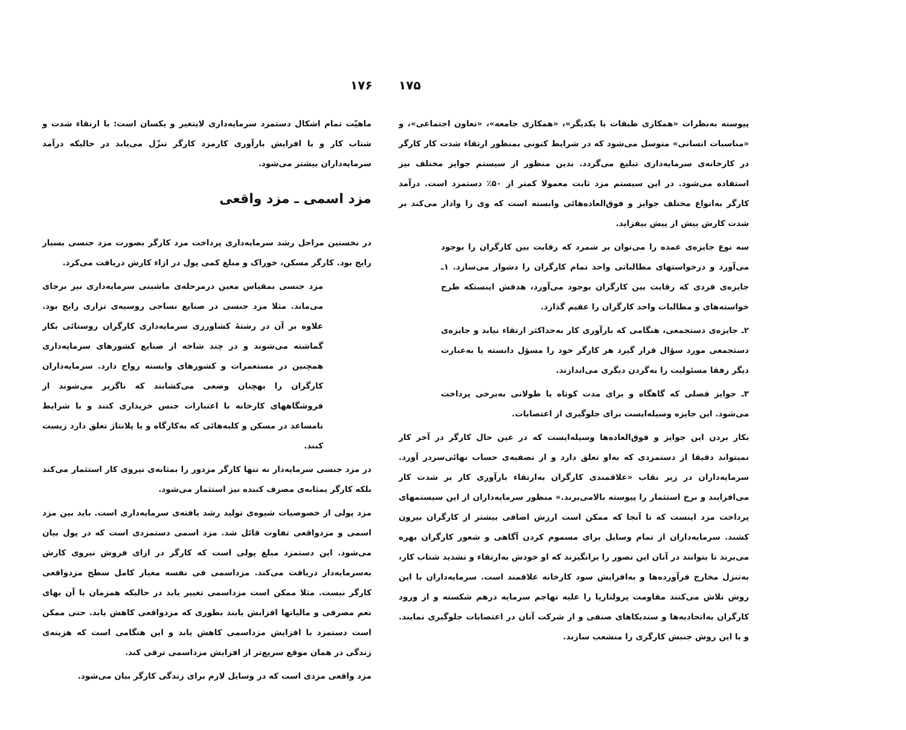۱۷۵
پیوسته به‌نظرات «همکاری طبقات با یکدیگر»، «همکاری جامعه»، «تعاون اجتماعی»، و «مناسبات انسانی» متوسل می‌شود که در شرایط کنونی بمنظور ارتقاء شدت کار کارگر در کارخانه‌ی سرمایه‌داری تبلیغ می‌گردد. بدین منظور از سیستم جوایز مختلف نیز استفاده می‌شود. در این سیستم مزد ثابت معمولا کمتر از ۵۰٪ دستمزد است. درآمد کارگر به‌انواع مختلف جوایز و فوق‌العاده‌هائی وابسته است که وی را وادار می‌کند بر شدت کارش بیش از پیش بیفزاید.
سه نوع جایزه‌ی عمده را می‌توان بر شمرد که رقابت بین کارگران را بوجود می‌آورد و درخواستهای مطالباتی واحد تمام کارگران را دشوار می‌سازد. ۱ـ جایزه‌ی فردی که رقابت بین کارگران بوجود می‌آورد، هدفش اینستکه طرح خواسته‌های و مطالبات واحد کارگران را عقیم گذارد.
۲ـ جایزه‌ی دستجمعی، هنگامی که بارآوری کار به‌حداکثر ارتقاء نیابد و جایزه‌ی دستجمعی مورد سؤال قرار گیرد هر کارگر خود را مسؤل دانسته یا به‌عبارت دیگر رفقا مسئولیت را به‌گردن دیگری می‌اندازند.
۳ـ جوایز فصلی که گاهگاه و برای مدت کوتاه یا طولانی به‌برخی پرداخت می‌شود. این جایزه وسیله‌ایست برای جلوگیری از اعتصابات.
بکار بردن این جوایز و فوق‌العاده‌ها وسیله‌ایست که در عین حال کارگر در آخر کار نمیتواند دقیقا از دستمزدی که به‌او تعلق دارد و از تصفیه‌ی حساب نهائی‌سردر آورد. سرمایه‌داران در زیر نقاب «علاقمندی کارگران به‌ارتقاء بارآوری کار بر شدت کار می‌افزایند و نرخ استثمار را پیوسته بالامی‌برند.» منظور سرمایه‌داران از این سیستمهای پرداخت مزد اینست که تا آنجا که ممکن است ارزش اضافی بیشتر از کارگران بیرون کشند. سرمایه‌داران از تمام وسایل برای مسموم کردن آگاهی و شعور کارگران بهره می‌برند تا بتوانند در آنان این تصور را برانگیزند که او خودش به‌ارتقاء و تشدید شتاب کار، به‌تنزل مخارج فرآورده‌ها و به‌افزایش سود کارخانه علاقمند است. سرمایه‌داران با این روش تلاش می‌کنند مقاومت پرولتاریا را علیه تهاجم سرمایه درهم شکسته و از ورود کارگران به‌اتحادیه‌ها و سندیکاهای صنفی و از شرکت آنان در اعتصابات جلوگیری نمایند. و با این روش جنبش کارگری را منشعب سازند.
۱۷۶
ماهیّت تمام اشکال دستمزد سرمایه‌داری لایتغیر و یکسان است: با ارتقاء شدت و شتاب کار و با افزایش بارآوری کارمزد کارگر تنزّل می‌یابد در حالیکه درآمد سرمایه‌داران بیشتر می‌شود.
مزد اسمی ـ مزد واقعی
در نخستین مراحل رشد سرمایه‌داری پرداخت مزد کارگر بصورت مزد جنسی بسیار رایج بود. کارگر مسکن، خوراک و مبلغ کمی پول در ازاء کارش دریافت می‌کرد.
مزد جنسی بمقیاس معین درمرحله‌ی ماشینی سرمایه‌داری نیز برجای می‌ماند. مثلا مزد جنسی در صنایع نساجی روسیه‌ی تزاری رایج بود. علاوه بر آن در رشتهٔ کشاورزی سرمایه‌داری کارگران روستائی بکار گماشته می‌شوند و در چند شاخه از صنایع کشورهای سرمایه‌داری همچنین در مستعمرات و کشورهای وابسته رواج دارد. سرمایه‌داران کارگران را بهچنان وضعی می‌کشانند که ناگزیر می‌شوند از فروشگاههای کارخانه با اعتبارات جنس خریداری کنند و با شرایط نامساعد در مسکن و کلبه‌هائی که به‌کارگاه و یا پلانتاژ تعلق دارد زیست کنند.
در مزد جنسی سرمایه‌دار نه تنها کارگر مزدور را بمثابه‌ی نیروی کار استثمار می‌کند بلکه کارگر بمثابه‌ی مصرف کننده نیز استثمار می‌شود.
مزد پولی از خصوصیات شیوه‌ی تولید رشد یافته‌ی سرمایه‌داری است. باید بین مزد اسمی و مزدواقعی تفاوت قائل شد. مزد اسمی دستمزدی است که در پول بیان می‌شود. این دستمزد مبلغ پولی است که کارگر در ازای فروش نیروی کارش به‌سرمایه‌دار دریافت می‌کند. مزداسمی فی نفسه معیار کامل سطح مزدواقعی کارگر نیست. مثلا ممکن است مزداسمی تغییر یابد در حالیکه همزمان با آن بهای نعم مصرفی و مالیاتها افزایش یابند بطوری که مزدواقعی کاهش یابد. حتی ممکن است دستمزد با افزایش مزداسمی کاهش یابد و این هنگامی است که هزینه‌ی زندگی در همان موقع سریع‌تر از افزایش مزداسمی ترقی کند.
مزد واقعی مزدی است که در وسایل لازم برای زندگی کارگر بیان می‌شود.